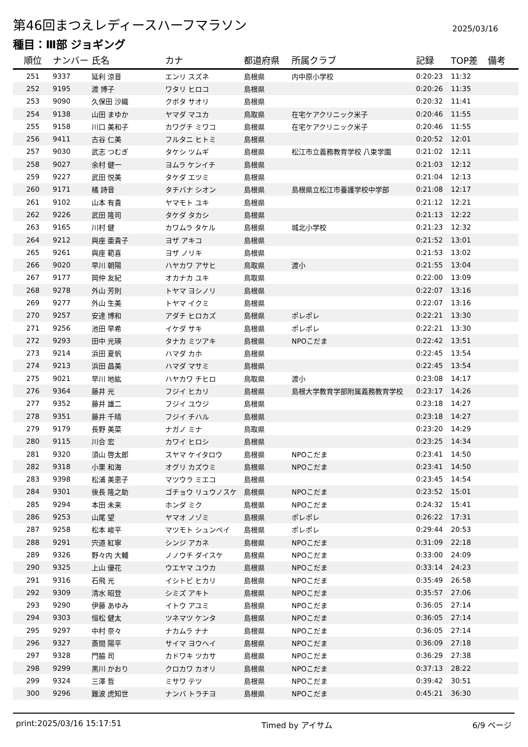第46回まつえレディースハーフマラソン
2025/03/16
種目：Ⅲ部 ジョギング
| 順位 | ナンバー | 氏名 | カナ | 都道府県 | 所属クラブ | 記録 | TOP差 | 備考 |
| --- | --- | --- | --- | --- | --- | --- | --- | --- |
| 251 | 9337 | 延利 涼音 | エンリ スズネ | 島根県 | 内中原小学校 | 0:20:23 | 11:32 | |
| 252 | 9195 | 渡 博子 | ワタリ ヒロコ | 島根県 | | 0:20:26 | 11:35 | |
| 253 | 9090 | 久保田 沙織 | クボタ サオリ | 島根県 | | 0:20:32 | 11:41 | |
| 254 | 9138 | 山田 まゆか | ヤマダ マユカ | 鳥取県 | 在宅ケアクリニック米子 | 0:20:46 | 11:55 | |
| 255 | 9158 | 川口 美和子 | カワグチ ミワコ | 島根県 | 在宅ケアクリニック米子 | 0:20:46 | 11:55 | |
| 256 | 9411 | 古谷 仁美 | フルタニ ヒトミ | 島根県 | | 0:20:52 | 12:01 | |
| 257 | 9030 | 武志 つむぎ | タケシ ツムギ | 島根県 | 松江市立義務教育学校 八束学園 | 0:21:02 | 12:11 | |
| 258 | 9027 | 余村 健一 | ヨムラ ケンイチ | 島根県 | | 0:21:03 | 12:12 | |
| 259 | 9227 | 武田 悦美 | タケダ エツミ | 島根県 | | 0:21:04 | 12:13 | |
| 260 | 9171 | 橘 詩音 | タチバナ シオン | 島根県 | 島根県立松江市養護学校中学部 | 0:21:08 | 12:17 | |
| 261 | 9102 | 山本 有貴 | ヤマモト ユキ | 島根県 | | 0:21:12 | 12:21 | |
| 262 | 9226 | 武田 隆司 | タケダ タカシ | 島根県 | | 0:21:13 | 12:22 | |
| 263 | 9165 | 川村 健 | カワムラ タケル | 島根県 | 城北小学校 | 0:21:23 | 12:32 | |
| 264 | 9212 | 與座 亜貴子 | ヨザ アキコ | 島根県 | | 0:21:52 | 13:01 | |
| 265 | 9261 | 與座 範喜 | ヨザ ノリキ | 島根県 | | 0:21:53 | 13:02 | |
| 266 | 9020 | 早川 朝陽 | ハヤカワ アサヒ | 鳥取県 | 渡小 | 0:21:55 | 13:04 | |
| 267 | 9177 | 岡仲 友紀 | オカナカ ユキ | 鳥取県 | | 0:22:00 | 13:09 | |
| 268 | 9278 | 外山 芳則 | トヤマ ヨシノリ | 島根県 | | 0:22:07 | 13:16 | |
| 269 | 9277 | 外山 生美 | トヤマ イクミ | 島根県 | | 0:22:07 | 13:16 | |
| 270 | 9257 | 安達 博和 | アダチ ヒロカズ | 島根県 | ポレポレ | 0:22:21 | 13:30 | |
| 271 | 9256 | 池田 早希 | イケダ サキ | 島根県 | ポレポレ | 0:22:21 | 13:30 | |
| 272 | 9293 | 田中 光瑛 | タナカ ミツアキ | 島根県 | NPOこだま | 0:22:42 | 13:51 | |
| 273 | 9214 | 浜田 夏帆 | ハマダ カホ | 島根県 | | 0:22:45 | 13:54 | |
| 274 | 9213 | 浜田 昌美 | ハマダ マサミ | 島根県 | | 0:22:45 | 13:54 | |
| 275 | 9021 | 早川 地紘 | ハヤカワ チヒロ | 鳥取県 | 渡小 | 0:23:08 | 14:17 | |
| 276 | 9364 | 藤井 光 | フジイ ヒカリ | 島根県 | 島根大学教育学部附属義務教育学校 | 0:23:17 | 14:26 | |
| 277 | 9352 | 藤井 雄二 | フジイ ユウジ | 島根県 | | 0:23:18 | 14:27 | |
| 278 | 9351 | 藤井 千晴 | フジイ チハル | 島根県 | | 0:23:18 | 14:27 | |
| 279 | 9179 | 長野 美菜 | ナガノ ミナ | 鳥取県 | | 0:23:20 | 14:29 | |
| 280 | 9115 | 川合 宏 | カワイ ヒロシ | 島根県 | | 0:23:25 | 14:34 | |
| 281 | 9320 | 須山 啓太郎 | スヤマ ケイタロウ | 島根県 | NPOこだま | 0:23:41 | 14:50 | |
| 282 | 9318 | 小栗 和海 | オグリ カズウミ | 島根県 | NPOこだま | 0:23:41 | 14:50 | |
| 283 | 9398 | 松浦 美恵子 | マツウラ ミエコ | 島根県 | | 0:23:45 | 14:54 | |
| 284 | 9301 | 後長 隆之助 | ゴチョウ リュウノスケ | 島根県 | NPOこだま | 0:23:52 | 15:01 | |
| 285 | 9294 | 本田 未来 | ホンダ ミク | 島根県 | NPOこだま | 0:24:32 | 15:41 | |
| 286 | 9253 | 山尾 望 | ヤマオ ノゾミ | 島根県 | ポレポレ | 0:26:22 | 17:31 | |
| 287 | 9258 | 松本 峻平 | マツモト シュンペイ | 島根県 | ポレポレ | 0:29:44 | 20:53 | |
| 288 | 9291 | 宍道 紅寧 | シンジ アカネ | 島根県 | NPOこだま | 0:31:09 | 22:18 | |
| 289 | 9326 | 野々内 大輔 | ノノウチ ダイスケ | 島根県 | NPOこだま | 0:33:00 | 24:09 | |
| 290 | 9325 | 上山 優花 | ウエヤマ ユウカ | 島根県 | NPOこだま | 0:33:14 | 24:23 | |
| 291 | 9316 | 石飛 光 | イシトビ ヒカリ | 島根県 | NPOこだま | 0:35:49 | 26:58 | |
| 292 | 9309 | 清水 昭登 | シミズ アキト | 島根県 | NPOこだま | 0:35:57 | 27:06 | |
| 293 | 9290 | 伊藤 あゆみ | イトウ アユミ | 島根県 | NPOこだま | 0:36:05 | 27:14 | |
| 294 | 9303 | 恒松 健太 | ツネマツ ケンタ | 島根県 | NPOこだま | 0:36:05 | 27:14 | |
| 295 | 9297 | 中村 奈々 | ナカムラ ナナ | 島根県 | NPOこだま | 0:36:05 | 27:14 | |
| 296 | 9327 | 斎間 陽平 | サイマ ヨウヘイ | 島根県 | NPOこだま | 0:36:09 | 27:18 | |
| 297 | 9328 | 門脇 司 | カドワキ ツカサ | 島根県 | NPOこだま | 0:36:29 | 27:38 | |
| 298 | 9299 | 黒川 かおり | クロカワ カオリ | 島根県 | NPOこだま | 0:37:13 | 28:22 | |
| 299 | 9324 | 三澤 哲 | ミサワ テツ | 島根県 | NPOこだま | 0:39:42 | 30:51 | |
| 300 | 9296 | 難波 虎知世 | ナンバ トラチヨ | 島根県 | NPOこだま | 0:45:21 | 36:30 | |
print:2025/03/16 15:17:51 Timed by アイサム 6/9 ページ